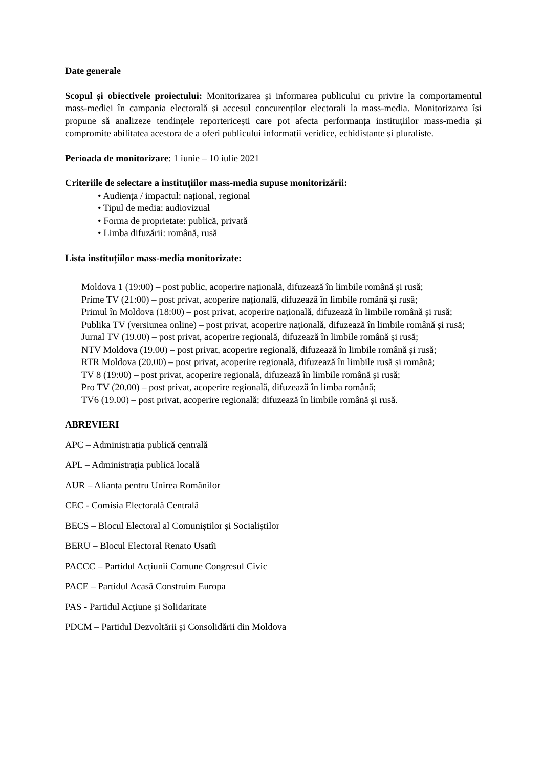Date generale
Scopul și obiectivele proiectului: Monitorizarea și informarea publicului cu privire la comportamentul mass-mediei în campania electorală și accesul concurenților electorali la mass-media. Monitorizarea își propune să analizeze tendințele reportericești care pot afecta performanța instituțiilor mass-media și compromite abilitatea acestora de a oferi publicului informații veridice, echidistante și pluraliste.
Perioada de monitorizare: 1 iunie – 10 iulie 2021
Criteriile de selectare a instituțiilor mass-media supuse monitorizării:
• Audiența / impactul: național, regional
• Tipul de media: audiovizual
• Forma de proprietate: publică, privată
• Limba difuzării: română, rusă
Lista instituțiilor mass-media monitorizate:
Moldova 1 (19:00) – post public, acoperire națională, difuzează în limbile română și rusă;
Prime TV (21:00) – post privat, acoperire națională, difuzează în limbile română și rusă;
Primul în Moldova (18:00) – post privat, acoperire națională, difuzează în limbile română și rusă;
Publika TV (versiunea online) – post privat, acoperire națională, difuzează în limbile română și rusă;
Jurnal TV (19.00) – post privat, acoperire regională, difuzează în limbile română și rusă;
NTV Moldova (19.00) – post privat, acoperire regională, difuzează în limbile română și rusă;
RTR Moldova (20.00) – post privat, acoperire regională, difuzează în limbile rusă și română;
TV 8 (19:00) – post privat, acoperire regională, difuzează în limbile română și rusă;
Pro TV (20.00) – post privat, acoperire regională, difuzează în limba română;
TV6 (19.00) – post privat, acoperire regională; difuzează în limbile română și rusă.
ABREVIERI
APC – Administrația publică centrală
APL – Administrația publică locală
AUR – Alianța pentru Unirea Românilor
CEC - Comisia Electorală Centrală
BECS – Blocul Electoral al Comuniștilor și Socialiștilor
BERU – Blocul Electoral Renato Usatîi
PACCC – Partidul Acțiunii Comune Congresul Civic
PACE – Partidul Acasă Construim Europa
PAS - Partidul Acțiune și Solidaritate
PDCM – Partidul Dezvoltării și Consolidării din Moldova